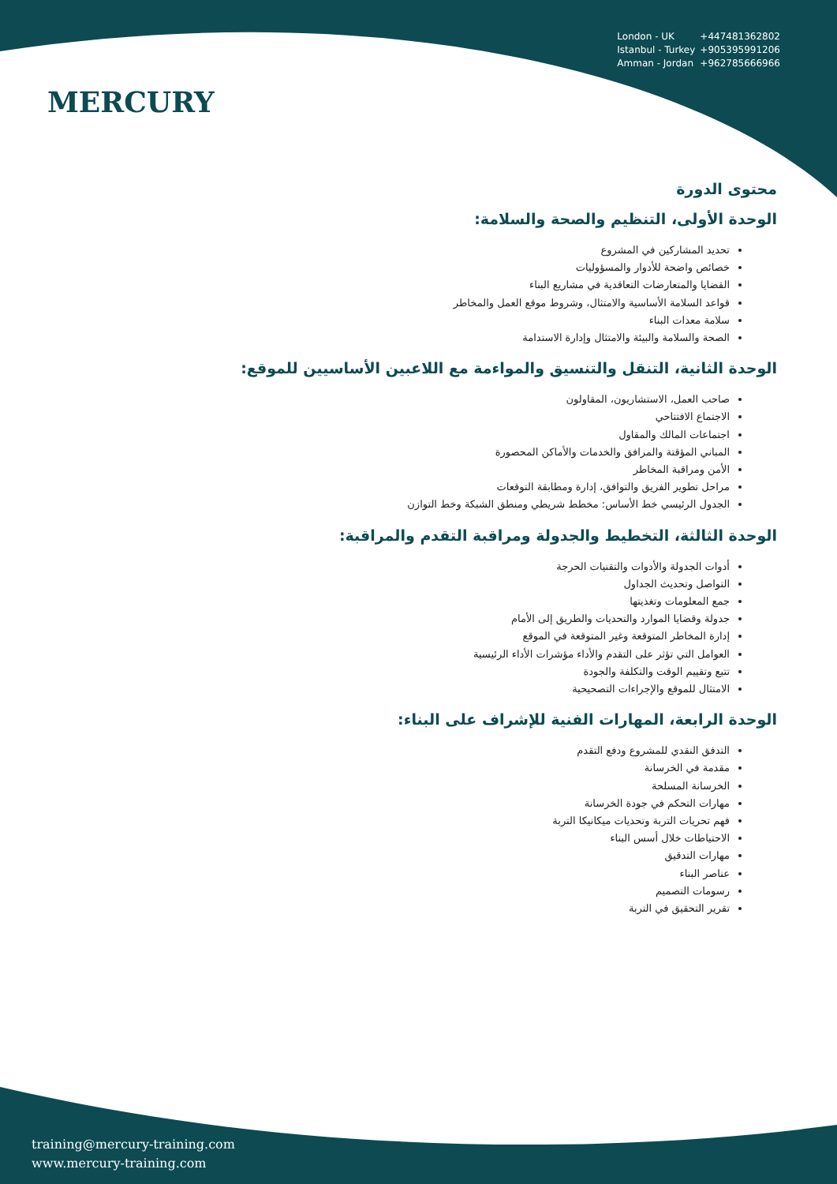MERCURY
London - UK +447481362802
Istanbul - Turkey +905395991206
Amman - Jordan +962785666966
محتوى الدورة
الوحدة الأولى، التنظيم والصحة والسلامة:
تحديد المشاركين في المشروع
خصائص واضحة للأدوار والمسؤوليات
القضايا والمتعارضات التعاقدية في مشاريع البناء
قواعد السلامة الأساسية والامتثال، وشروط موقع العمل والمخاطر
سلامة معدات البناء
الصحة والسلامة والبيئة والامتثال وإدارة الاستدامة
الوحدة الثانية، التنقل والتنسيق والمواءمة مع اللاعبين الأساسيين للموقع:
صاحب العمل، الاستشاريون، المقاولون
الاجتماع الافتتاحي
اجتماعات المالك والمقاول
المباني المؤقتة والمرافق والخدمات والأماكن المحصورة
الأمن ومراقبة المخاطر
مراحل تطوير الفريق والتوافق، إدارة ومطابقة التوقعات
الجدول الرئيسي خط الأساس: مخطط شريطي ومنطق الشبكة وخط التوازن
الوحدة الثالثة، التخطيط والجدولة ومراقبة التقدم والمراقبة:
أدوات الجدولة والأدوات والتقنيات الحرجة
التواصل وتحديث الجداول
جمع المعلومات وتغذيتها
جدولة وقضايا الموارد والتحديات والطريق إلى الأمام
إدارة المخاطر المتوقعة وغير المتوقعة في الموقع
العوامل التي تؤثر على التقدم والأداء مؤشرات الأداء الرئيسية
تتبع وتقييم الوقت والتكلفة والجودة
الامتثال للموقع والإجراءات التصحيحية
الوحدة الرابعة، المهارات الفنية للإشراف على البناء:
التدفق النقدي للمشروع ودفع التقدم
مقدمة في الخرسانة
الخرسانة المسلحة
مهارات التحكم في جودة الخرسانة
فهم تحريات التربة وتحديات ميكانيكا التربة
الاحتياطات خلال أسس البناء
مهارات التدقيق
عناصر البناء
رسومات التصميم
تقرير التحقيق في التربة
training@mercury-training.com
www.mercury-training.com